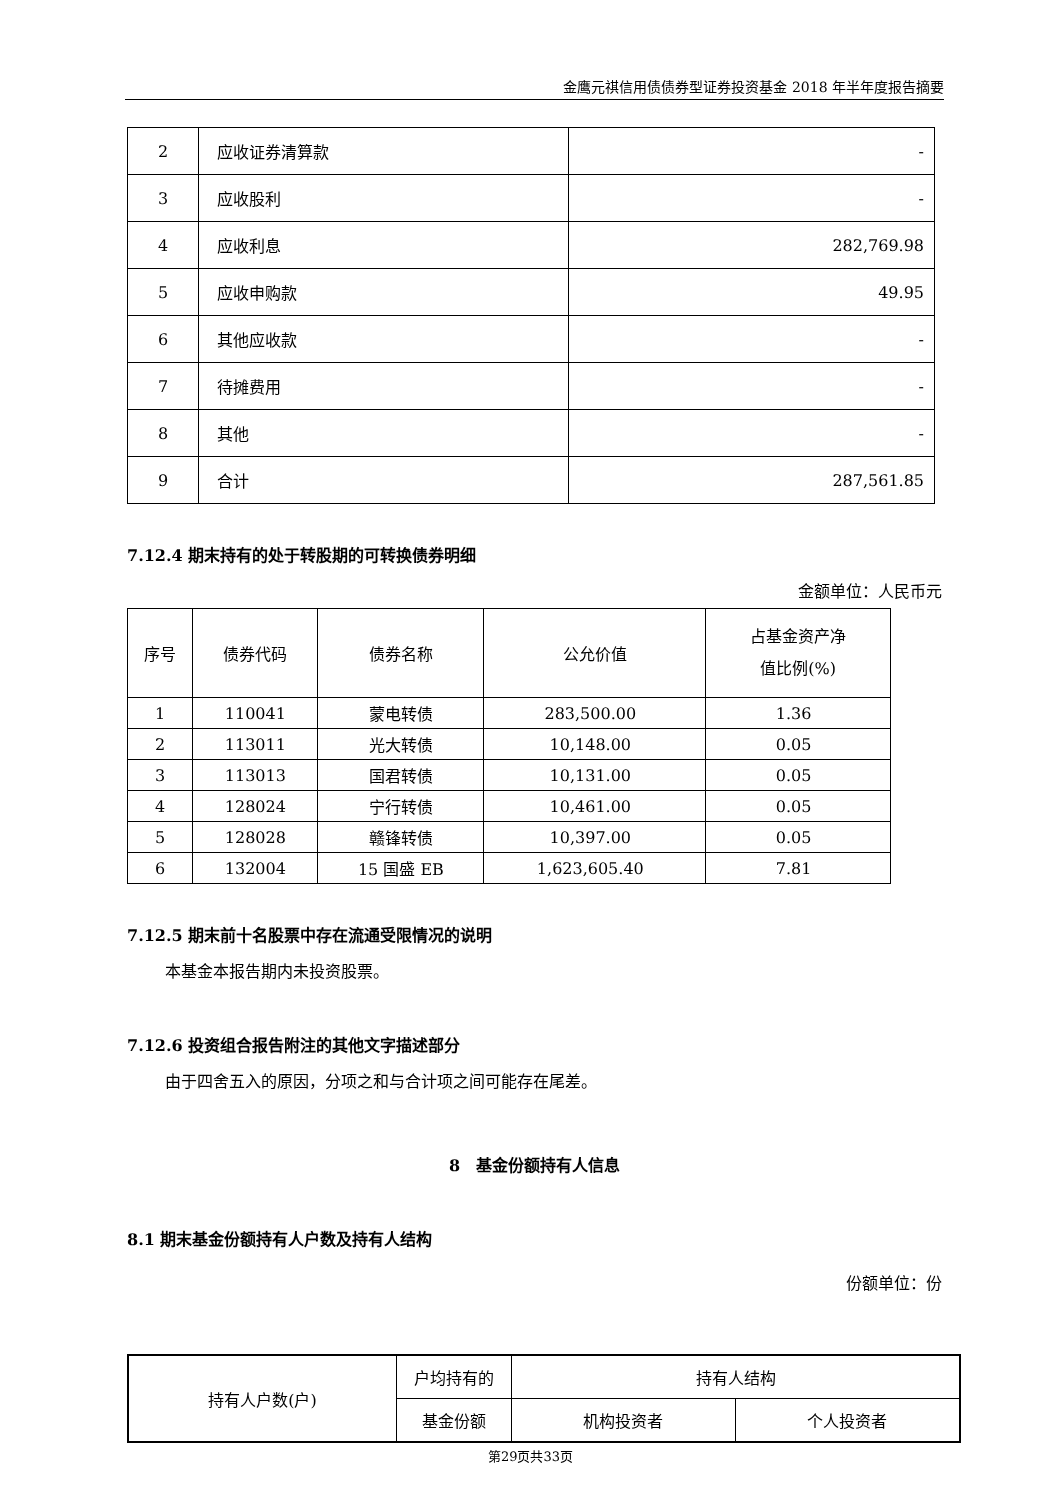金鹰元祺信用债债券型证券投资基金 2018 年半年度报告摘要
| 2 | 应收证券清算款 | - |
| 3 | 应收股利 | - |
| 4 | 应收利息 | 282,769.98 |
| 5 | 应收申购款 | 49.95 |
| 6 | 其他应收款 | - |
| 7 | 待摊费用 | - |
| 8 | 其他 | - |
| 9 | 合计 | 287,561.85 |
7.12.4 期末持有的处于转股期的可转换债券明细
金额单位：人民币元
| 序号 | 债券代码 | 债券名称 | 公允价值 | 占基金资产净 值比例(%) |
| --- | --- | --- | --- | --- |
| 1 | 110041 | 蒙电转债 | 283,500.00 | 1.36 |
| 2 | 113011 | 光大转债 | 10,148.00 | 0.05 |
| 3 | 113013 | 国君转债 | 10,131.00 | 0.05 |
| 4 | 128024 | 宁行转债 | 10,461.00 | 0.05 |
| 5 | 128028 | 赣锋转债 | 10,397.00 | 0.05 |
| 6 | 132004 | 15 国盛 EB | 1,623,605.40 | 7.81 |
7.12.5 期末前十名股票中存在流通受限情况的说明
本基金本报告期内未投资股票。
7.12.6 投资组合报告附注的其他文字描述部分
由于四舍五入的原因，分项之和与合计项之间可能存在尾差。
8　基金份额持有人信息
8.1 期末基金份额持有人户数及持有人结构
份额单位：份
| 持有人户数(户) | 户均持有的 | 持有人结构 | |
| | 基金份额 | 机构投资者 | 个人投资者 |
第29页共33页